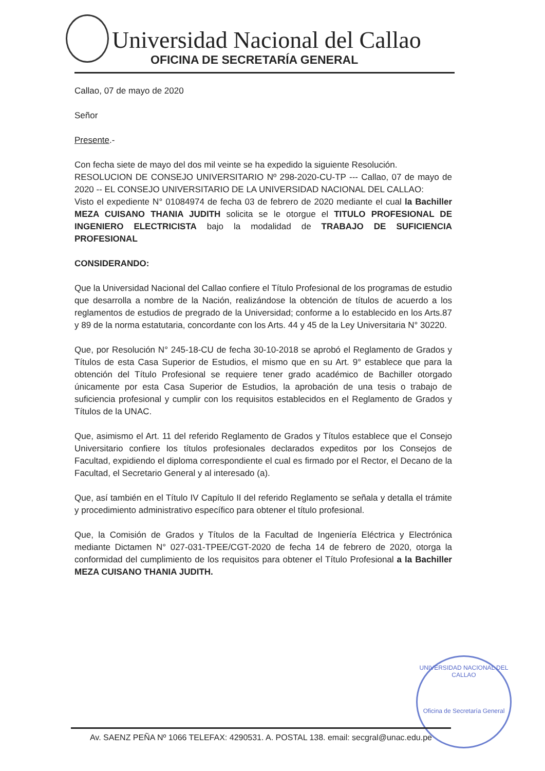Universidad Nacional del Callao
OFICINA DE SECRETARÍA GENERAL
Callao, 07 de mayo de 2020
Señor
Presente.-
Con fecha siete de mayo del dos mil veinte se ha expedido la siguiente Resolución.
RESOLUCION DE CONSEJO UNIVERSITARIO Nº 298-2020-CU-TP --- Callao, 07 de mayo de 2020 -- EL CONSEJO UNIVERSITARIO DE LA UNIVERSIDAD NACIONAL DEL CALLAO:
Visto el expediente N° 01084974 de fecha 03 de febrero de 2020 mediante el cual la Bachiller MEZA CUISANO THANIA JUDITH solicita se le otorgue el TITULO PROFESIONAL DE INGENIERO ELECTRICISTA bajo la modalidad de TRABAJO DE SUFICIENCIA PROFESIONAL
CONSIDERANDO:
Que la Universidad Nacional del Callao confiere el Título Profesional de los programas de estudio que desarrolla a nombre de la Nación, realizándose la obtención de títulos de acuerdo a los reglamentos de estudios de pregrado de la Universidad; conforme a lo establecido en los Arts.87 y 89 de la norma estatutaria, concordante con los Arts. 44 y 45 de la Ley Universitaria N° 30220.
Que, por Resolución N° 245-18-CU de fecha 30-10-2018 se aprobó el Reglamento de Grados y Títulos de esta Casa Superior de Estudios, el mismo que en su Art. 9° establece que para la obtención del Título Profesional se requiere tener grado académico de Bachiller otorgado únicamente por esta Casa Superior de Estudios, la aprobación de una tesis o trabajo de suficiencia profesional y cumplir con los requisitos establecidos en el Reglamento de Grados y Títulos de la UNAC.
Que, asimismo el Art. 11 del referido Reglamento de Grados y Títulos establece que el Consejo Universitario confiere los títulos profesionales declarados expeditos por los Consejos de Facultad, expidiendo el diploma correspondiente el cual es firmado por el Rector, el Decano de la Facultad, el Secretario General y al interesado (a).
Que, así también en el Título IV Capítulo II del referido Reglamento se señala y detalla el trámite y procedimiento administrativo específico para obtener el título profesional.
Que, la Comisión de Grados y Títulos de la Facultad de Ingeniería Eléctrica y Electrónica mediante Dictamen N° 027-031-TPEE/CGT-2020 de fecha 14 de febrero de 2020, otorga la conformidad del cumplimiento de los requisitos para obtener el Título Profesional a la Bachiller MEZA CUISANO THANIA JUDITH.
UNIVERSIDAD NACIONAL DEL CALLAO
Oficina de Secretaría General
Av. SAENZ PEÑA Nº 1066 TELEFAX: 4290531. A. POSTAL 138. email: secgral@unac.edu.pe